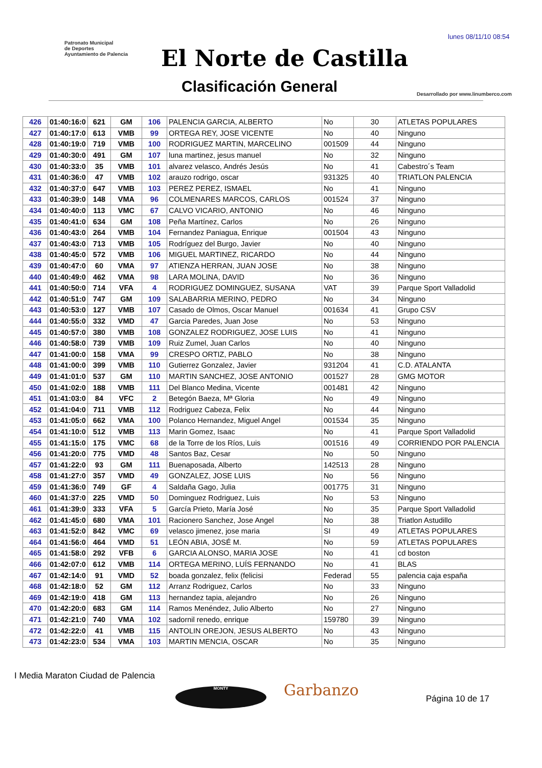lunes 08/11/10 08:54
Patronato Municipal
de Deportes
Ayuntamiento de Palencia
El Norte de Castilla
Clasificación General
Desarrollado por www.linumberco.com
| 426 | 01:40:16:0 | 621 | GM | 106 | PALENCIA GARCIA, ALBERTO | No | 30 | ATLETAS POPULARES |
| 427 | 01:40:17:0 | 613 | VMB | 99 | ORTEGA REY, JOSE VICENTE | No | 40 | Ninguno |
| 428 | 01:40:19:0 | 719 | VMB | 100 | RODRIGUEZ MARTIN, MARCELINO | 001509 | 44 | Ninguno |
| 429 | 01:40:30:0 | 491 | GM | 107 | luna martinez, jesus manuel | No | 32 | Ninguno |
| 430 | 01:40:33:0 | 35 | VMB | 101 | alvarez velasco, Andrés Jesús | No | 41 | Cabestro´s Team |
| 431 | 01:40:36:0 | 47 | VMB | 102 | arauzo rodrigo, oscar | 931325 | 40 | TRIATLON PALENCIA |
| 432 | 01:40:37:0 | 647 | VMB | 103 | PEREZ PEREZ, ISMAEL | No | 41 | Ninguno |
| 433 | 01:40:39:0 | 148 | VMA | 96 | COLMENARES MARCOS, CARLOS | 001524 | 37 | Ninguno |
| 434 | 01:40:40:0 | 113 | VMC | 67 | CALVO VICARIO, ANTONIO | No | 46 | Ninguno |
| 435 | 01:40:41:0 | 634 | GM | 108 | Peña Martínez, Carlos | No | 26 | Ninguno |
| 436 | 01:40:43:0 | 264 | VMB | 104 | Fernandez Paniagua, Enrique | 001504 | 43 | Ninguno |
| 437 | 01:40:43:0 | 713 | VMB | 105 | Rodríguez del Burgo, Javier | No | 40 | Ninguno |
| 438 | 01:40:45:0 | 572 | VMB | 106 | MIGUEL MARTINEZ, RICARDO | No | 44 | Ninguno |
| 439 | 01:40:47:0 | 60 | VMA | 97 | ATIENZA HERRAN, JUAN JOSE | No | 38 | Ninguno |
| 440 | 01:40:49:0 | 462 | VMA | 98 | LARA MOLINA, DAVID | No | 36 | Ninguno |
| 441 | 01:40:50:0 | 714 | VFA | 4 | RODRIGUEZ DOMINGUEZ, SUSANA | VAT | 39 | Parque Sport Valladolid |
| 442 | 01:40:51:0 | 747 | GM | 109 | SALABARRIA MERINO, PEDRO | No | 34 | Ninguno |
| 443 | 01:40:53:0 | 127 | VMB | 107 | Casado de Olmos, Oscar Manuel | 001634 | 41 | Grupo CSV |
| 444 | 01:40:55:0 | 332 | VMD | 47 | Garcia Paredes, Juan Jose | No | 53 | Ninguno |
| 445 | 01:40:57:0 | 380 | VMB | 108 | GONZALEZ RODRIGUEZ, JOSE LUIS | No | 41 | Ninguno |
| 446 | 01:40:58:0 | 739 | VMB | 109 | Ruiz Zumel, Juan Carlos | No | 40 | Ninguno |
| 447 | 01:41:00:0 | 158 | VMA | 99 | CRESPO ORTIZ, PABLO | No | 38 | Ninguno |
| 448 | 01:41:00:0 | 399 | VMB | 110 | Gutierrez Gonzalez, Javier | 931204 | 41 | C.D. ATALANTA |
| 449 | 01:41:01:0 | 537 | GM | 110 | MARTIN SANCHEZ, JOSE ANTONIO | 001527 | 28 | GMG MOTOR |
| 450 | 01:41:02:0 | 188 | VMB | 111 | Del Blanco Medina, Vicente | 001481 | 42 | Ninguno |
| 451 | 01:41:03:0 | 84 | VFC | 2 | Betegón Baeza, Mª Gloria | No | 49 | Ninguno |
| 452 | 01:41:04:0 | 711 | VMB | 112 | Rodriguez Cabeza, Felix | No | 44 | Ninguno |
| 453 | 01:41:05:0 | 662 | VMA | 100 | Polanco Hernandez, Miguel Angel | 001534 | 35 | Ninguno |
| 454 | 01:41:10:0 | 512 | VMB | 113 | Marin Gomez, Isaac | No | 41 | Parque Sport Valladolid |
| 455 | 01:41:15:0 | 175 | VMC | 68 | de la Torre de los Ríos, Luis | 001516 | 49 | CORRIENDO POR PALENCIA |
| 456 | 01:41:20:0 | 775 | VMD | 48 | Santos Baz, Cesar | No | 50 | Ninguno |
| 457 | 01:41:22:0 | 93 | GM | 111 | Buenaposada, Alberto | 142513 | 28 | Ninguno |
| 458 | 01:41:27:0 | 357 | VMD | 49 | GONZALEZ, JOSE LUIS | No | 56 | Ninguno |
| 459 | 01:41:36:0 | 749 | GF | 4 | Saldaña Gago, Julia | 001775 | 31 | Ninguno |
| 460 | 01:41:37:0 | 225 | VMD | 50 | Dominguez Rodriguez, Luis | No | 53 | Ninguno |
| 461 | 01:41:39:0 | 333 | VFA | 5 | García Prieto, María José | No | 35 | Parque Sport Valladolid |
| 462 | 01:41:45:0 | 680 | VMA | 101 | Racionero Sanchez, Jose Angel | No | 38 | Triatlon Astudillo |
| 463 | 01:41:52:0 | 842 | VMC | 69 | velasco jimenez, jose maria | SI | 49 | ATLETAS POPULARES |
| 464 | 01:41:56:0 | 464 | VMD | 51 | LEÓN ABIA, JOSÉ M. | No | 59 | ATLETAS POPULARES |
| 465 | 01:41:58:0 | 292 | VFB | 6 | GARCIA ALONSO, MARIA JOSE | No | 41 | cd boston |
| 466 | 01:42:07:0 | 612 | VMB | 114 | ORTEGA MERINO, LUÍS FERNANDO | No | 41 | BLAS |
| 467 | 01:42:14:0 | 91 | VMD | 52 | boada gonzalez, felix (felicisi | Federad | 55 | palencia caja españa |
| 468 | 01:42:18:0 | 52 | GM | 112 | Arranz Rodriguez, Carlos | No | 33 | Ninguno |
| 469 | 01:42:19:0 | 418 | GM | 113 | hernandez tapia, alejandro | No | 26 | Ninguno |
| 470 | 01:42:20:0 | 683 | GM | 114 | Ramos Menéndez, Julio Alberto | No | 27 | Ninguno |
| 471 | 01:42:21:0 | 740 | VMA | 102 | sadornil renedo, enrique | 159780 | 39 | Ninguno |
| 472 | 01:42:22:0 | 41 | VMB | 115 | ANTOLIN OREJON, JESUS ALBERTO | No | 43 | Ninguno |
| 473 | 01:42:23:0 | 534 | VMA | 103 | MARTIN MENCIA, OSCAR | No | 35 | Ninguno |
I Media Maraton Ciudad de Palencia
MONTY Garbanzo Página 10 de 17